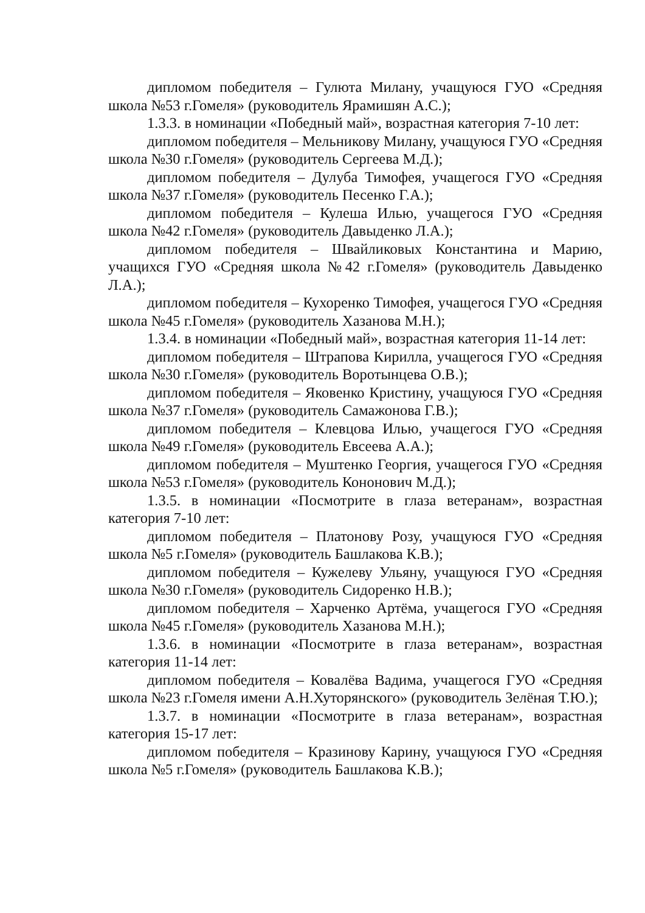дипломом победителя – Гулюта Милану, учащуюся ГУО «Средняя школа №53 г.Гомеля» (руководитель Ярамишян А.С.);
1.3.3. в номинации «Победный май», возрастная категория 7-10 лет:
дипломом победителя – Мельникову Милану, учащуюся ГУО «Средняя школа №30 г.Гомеля» (руководитель Сергеева М.Д.);
дипломом победителя – Дулуба Тимофея, учащегося ГУО «Средняя школа №37 г.Гомеля» (руководитель Песенко Г.А.);
дипломом победителя – Кулеша Илью, учащегося ГУО «Средняя школа №42 г.Гомеля» (руководитель Давыденко Л.А.);
дипломом победителя – Швайликовых Константина и Марию, учащихся ГУО «Средняя школа №42 г.Гомеля» (руководитель Давыденко Л.А.);
дипломом победителя – Кухоренко Тимофея, учащегося ГУО «Средняя школа №45 г.Гомеля» (руководитель Хазанова М.Н.);
1.3.4. в номинации «Победный май», возрастная категория 11-14 лет:
дипломом победителя – Штрапова Кирилла, учащегося ГУО «Средняя школа №30 г.Гомеля» (руководитель Воротынцева О.В.);
дипломом победителя – Яковенко Кристину, учащуюся ГУО «Средняя школа №37 г.Гомеля» (руководитель Самажонова Г.В.);
дипломом победителя – Клевцова Илью, учащегося ГУО «Средняя школа №49 г.Гомеля» (руководитель Евсеева А.А.);
дипломом победителя – Муштенко Георгия, учащегося ГУО «Средняя школа №53 г.Гомеля» (руководитель Кононович М.Д.);
1.3.5. в номинации «Посмотрите в глаза ветеранам», возрастная категория 7-10 лет:
дипломом победителя – Платонову Розу, учащуюся ГУО «Средняя школа №5 г.Гомеля» (руководитель Башлакова К.В.);
дипломом победителя – Кужелеву Ульяну, учащуюся ГУО «Средняя школа №30 г.Гомеля» (руководитель Сидоренко Н.В.);
дипломом победителя – Харченко Артёма, учащегося ГУО «Средняя школа №45 г.Гомеля» (руководитель Хазанова М.Н.);
1.3.6. в номинации «Посмотрите в глаза ветеранам», возрастная категория 11-14 лет:
дипломом победителя – Ковалёва Вадима, учащегося ГУО «Средняя школа №23 г.Гомеля имени А.Н.Хуторянского» (руководитель Зелёная Т.Ю.);
1.3.7. в номинации «Посмотрите в глаза ветеранам», возрастная категория 15-17 лет:
дипломом победителя – Кразинову Карину, учащуюся ГУО «Средняя школа №5 г.Гомеля» (руководитель Башлакова К.В.);